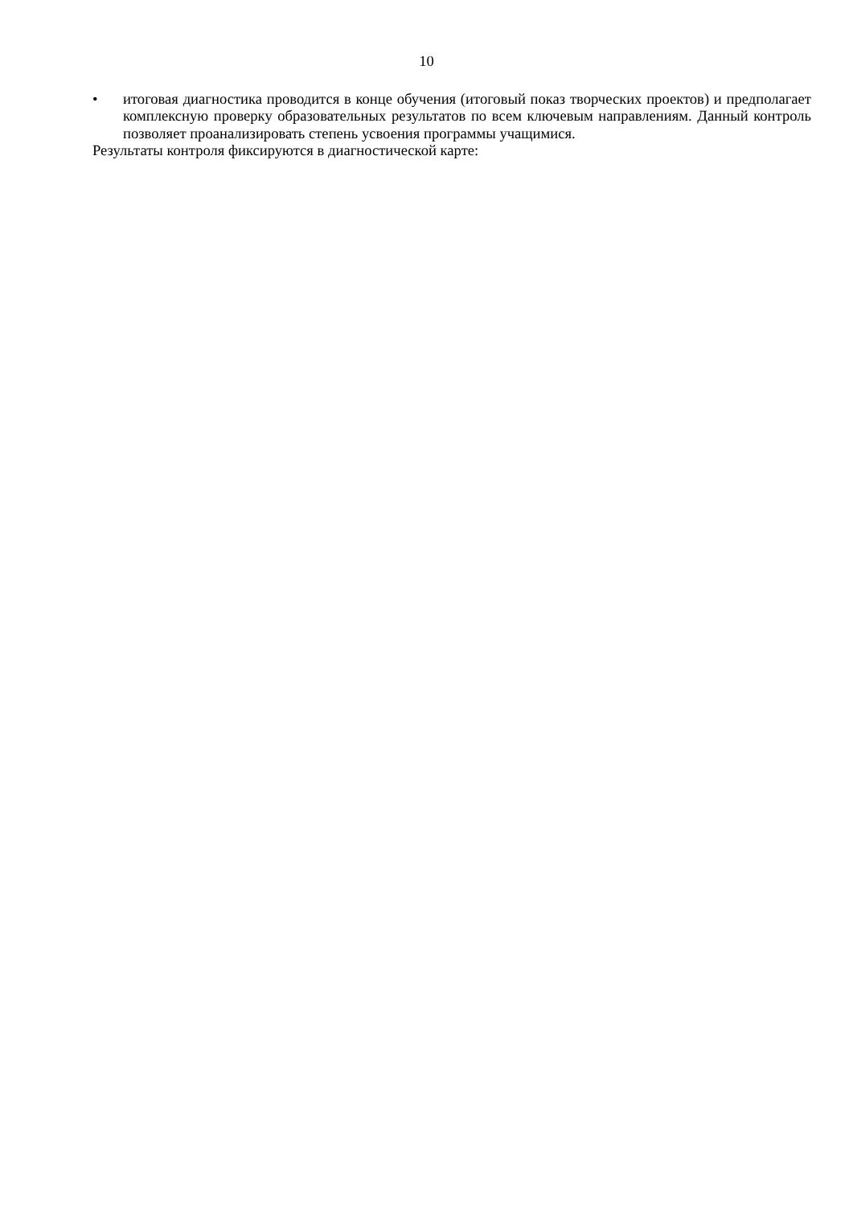10
• итоговая диагностика проводится в конце обучения (итоговый показ творческих проектов) и предполагает комплексную проверку образовательных результатов по всем ключевым направлениям. Данный контроль позволяет проанализировать степень усвоения программы учащимися.
Результаты контроля фиксируются в диагностической карте: